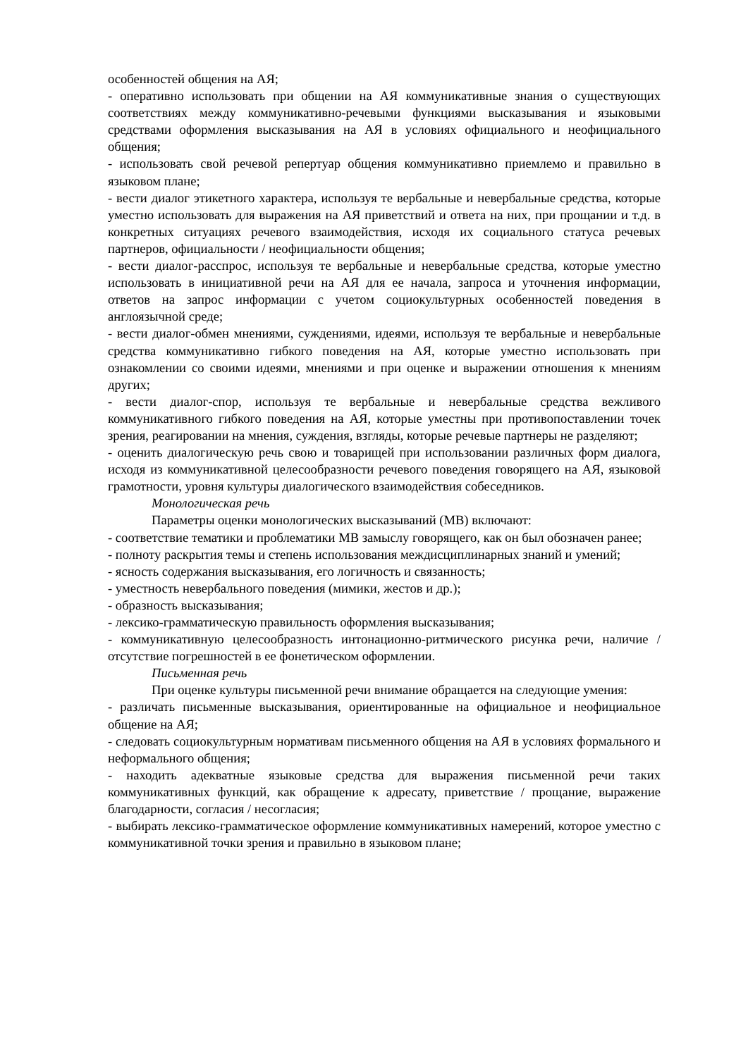особенностей общения на АЯ;
- оперативно использовать при общении на АЯ коммуникативные знания о существующих соответствиях между коммуникативно-речевыми функциями высказывания и языковыми средствами оформления высказывания на АЯ в условиях официального и неофициального общения;
- использовать свой речевой репертуар общения коммуникативно приемлемо и правильно в языковом плане;
- вести диалог этикетного характера, используя те вербальные и невербальные средства, которые уместно использовать для выражения на АЯ приветствий и ответа на них, при прощании и т.д. в конкретных ситуациях речевого взаимодействия, исходя их социального статуса речевых партнеров, официальности / неофициальности общения;
- вести диалог-расспрос, используя те вербальные и невербальные средства, которые уместно использовать в инициативной речи на АЯ для ее начала, запроса и уточнения информации, ответов на запрос информации с учетом социокультурных особенностей поведения в англоязычной среде;
- вести диалог-обмен мнениями, суждениями, идеями, используя те вербальные и невербальные средства коммуникативно гибкого поведения на АЯ, которые уместно использовать при ознакомлении со своими идеями, мнениями и при оценке и выражении отношения к мнениям других;
- вести диалог-спор, используя те вербальные и невербальные средства вежливого коммуникативного гибкого поведения на АЯ, которые уместны при противопоставлении точек зрения, реагировании на мнения, суждения, взгляды, которые речевые партнеры не разделяют;
- оценить диалогическую речь свою и товарищей при использовании различных форм диалога, исходя из коммуникативной целесообразности речевого поведения говорящего на АЯ, языковой грамотности, уровня культуры диалогического взаимодействия собеседников.
Монологическая речь
Параметры оценки монологических высказываний (МВ) включают:
- соответствие тематики и проблематики МВ замыслу говорящего, как он был обозначен ранее;
- полноту раскрытия темы и степень использования междисциплинарных знаний и умений;
- ясность содержания высказывания, его логичность и связанность;
- уместность невербального поведения (мимики, жестов и др.);
- образность высказывания;
- лексико-грамматическую правильность оформления высказывания;
- коммуникативную целесообразность интонационно-ритмического рисунка речи, наличие / отсутствие погрешностей в ее фонетическом оформлении.
Письменная речь
При оценке культуры письменной речи внимание обращается на следующие умения:
- различать письменные высказывания, ориентированные на официальное и неофициальное общение на АЯ;
- следовать социокультурным нормативам письменного общения на АЯ в условиях формального и неформального общения;
- находить адекватные языковые средства для выражения письменной речи таких коммуникативных функций, как обращение к адресату, приветствие / прощание, выражение благодарности, согласия / несогласия;
- выбирать лексико-грамматическое оформление коммуникативных намерений, которое уместно с коммуникативной точки зрения и правильно в языковом плане;